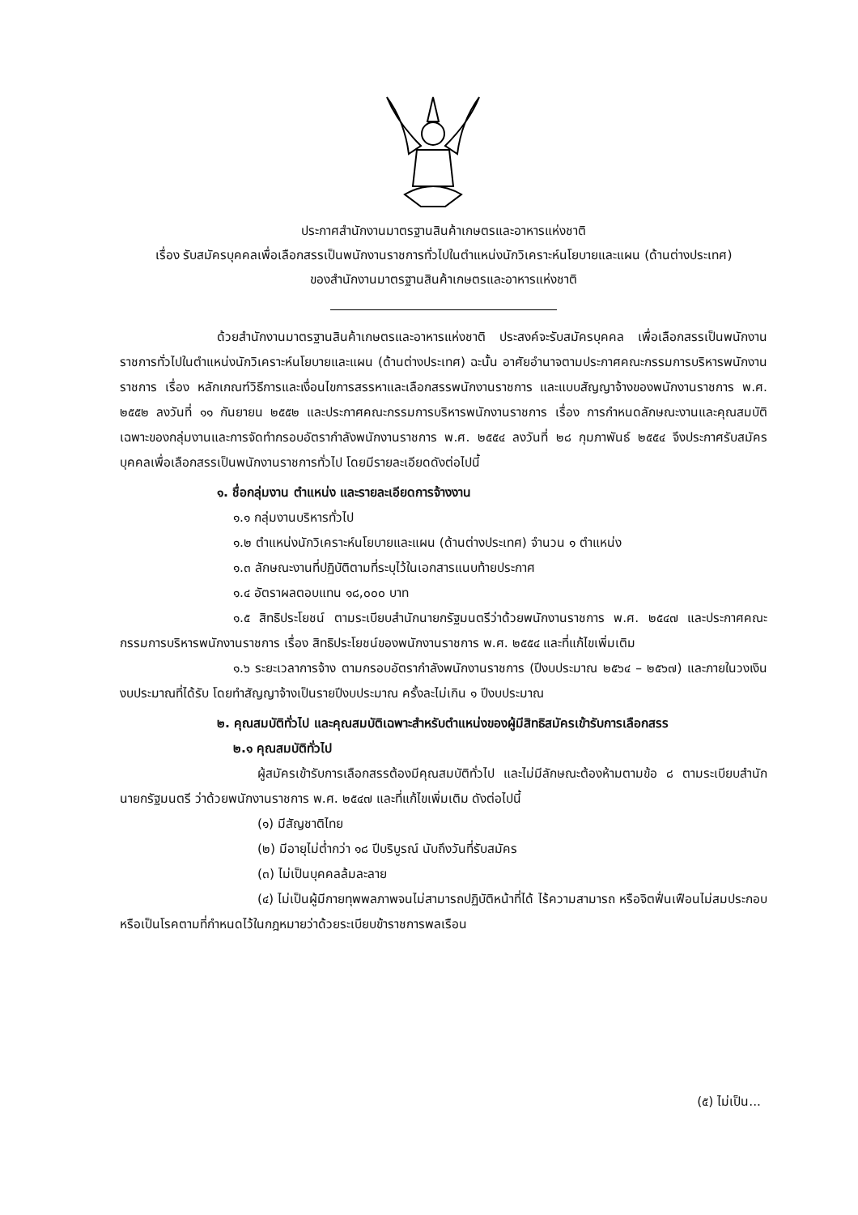ประกาศสำนักงานมาตรฐานสินค้าเกษตรและอาหารแห่งชาติ
เรื่อง รับสมัครบุคคลเพื่อเลือกสรรเป็นพนักงานราชการทั่วไปในตำแหน่งนักวิเคราะห์นโยบายและแผน (ด้านต่างประเทศ)
ของสำนักงานมาตรฐานสินค้าเกษตรและอาหารแห่งชาติ
ด้วยสำนักงานมาตรฐานสินค้าเกษตรและอาหารแห่งชาติ ประสงค์จะรับสมัครบุคคล เพื่อเลือกสรรเป็นพนักงานราชการทั่วไปในตำแหน่งนักวิเคราะห์นโยบายและแผน (ด้านต่างประเทศ) ฉะนั้น อาศัยอำนาจตามประกาศคณะกรรมการบริหารพนักงานราชการ เรื่อง หลักเกณฑ์วิธีการและเงื่อนไขการสรรหาและเลือกสรรพนักงานราชการ และแบบสัญญาจ้างของพนักงานราชการ พ.ศ. ๒๕๕๒ ลงวันที่ ๑๑ กันยายน ๒๕๕๒ และประกาศคณะกรรมการบริหารพนักงานราชการ เรื่อง การกำหนดลักษณะงานและคุณสมบัติเฉพาะของกลุ่มงานและการจัดทำกรอบอัตรากำลังพนักงานราชการ พ.ศ. ๒๕๕๔ ลงวันที่ ๒๘ กุมภาพันธ์ ๒๕๕๔ จึงประกาศรับสมัครบุคคลเพื่อเลือกสรรเป็นพนักงานราชการทั่วไป โดยมีรายละเอียดดังต่อไปนี้
๑. ชื่อกลุ่มงาน ตำแหน่ง และรายละเอียดการจ้างงาน
๑.๑ กลุ่มงานบริหารทั่วไป
๑.๒ ตำแหน่งนักวิเคราะห์นโยบายและแผน (ด้านต่างประเทศ) จำนวน ๑ ตำแหน่ง
๑.๓ ลักษณะงานที่ปฏิบัติตามที่ระบุไว้ในเอกสารแนบท้ายประกาศ
๑.๔ อัตราผลตอบแทน ๑๘,๐๐๐ บาท
๑.๕ สิทธิประโยชน์ ตามระเบียบสำนักนายกรัฐมนตรีว่าด้วยพนักงานราชการ พ.ศ. ๒๕๔๗ และประกาศคณะกรรมการบริหารพนักงานราชการ เรื่อง สิทธิประโยชน์ของพนักงานราชการ พ.ศ. ๒๕๕๔ และที่แก้ไขเพิ่มเติม
๑.๖ ระยะเวลาการจ้าง ตามกรอบอัตรากำลังพนักงานราชการ (ปีงบประมาณ ๒๕๖๔ – ๒๕๖๗) และภายในวงเงินงบประมาณที่ได้รับ โดยทำสัญญาจ้างเป็นรายปีงบประมาณ ครั้งละไม่เกิน ๑ ปีงบประมาณ
๒. คุณสมบัติทั่วไป และคุณสมบัติเฉพาะสำหรับตำแหน่งของผู้มีสิทธิสมัครเข้ารับการเลือกสรร
๒.๑ คุณสมบัติทั่วไป
ผู้สมัครเข้ารับการเลือกสรรต้องมีคุณสมบัติทั่วไป และไม่มีลักษณะต้องห้ามตามข้อ ๘ ตามระเบียบสำนักนายกรัฐมนตรี ว่าด้วยพนักงานราชการ พ.ศ. ๒๕๔๗ และที่แก้ไขเพิ่มเติม ดังต่อไปนี้
(๑) มีสัญชาติไทย
(๒) มีอายุไม่ต่ำกว่า ๑๘ ปีบริบูรณ์ นับถึงวันที่รับสมัคร
(๓) ไม่เป็นบุคคลล้มละลาย
(๔) ไม่เป็นผู้มีกายทุพพลภาพจนไม่สามารถปฏิบัติหน้าที่ได้ ไร้ความสามารถ หรือจิตฟั่นเฟือนไม่สมประกอบ หรือเป็นโรคตามที่กำหนดไว้ในกฎหมายว่าด้วยระเบียบข้าราชการพลเรือน
(๕) ไม่เป็น...